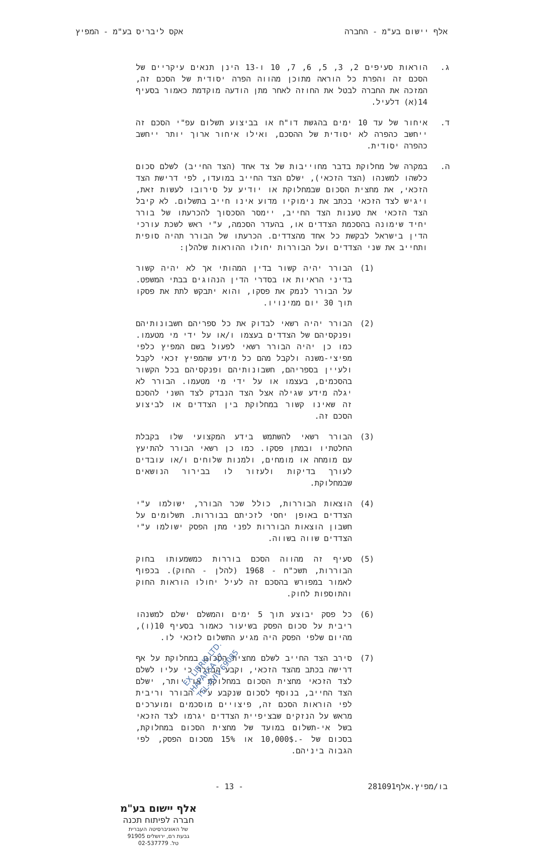אלף יישום בע"מ - החברה אקס ליבריס בע"מ - המפיץ
ג. הוראות סעיפים 2, 3, 5, 6, 7, 10 ו-13 הינן תנאים עיקריים של הסכם זה והפרת כל הוראה מתוכן מהווה הפרה יסודית של הסכם זה, המזכה את החברה לבטל את החוזה לאחר מתן הודעה מוקדמת כאמור בסעיף 14(א) דלעיל.
ד. איחור של עד 10 ימים בהגשת דו"ח או בביצוע תשלום עפ"י הסכם זה ייחשב כהפרה לא יסודית של ההסכם, ואילו איחור ארוך יותר ייחשב כהפרה יסודית.
ה. במקרה של מחלוקת בדבר מחוייבות של צד אחד (הצד החייב) לשלם סכום כלשהו למשנהו (הצד הזכאי), ישלם הצד החייב במועדו, לפי דרישת הצד הזכאי, את מחצית הסכום שבמחלוקת או יודיע על סירובו לעשות זאת, ויגיש לצד הזכאי בכתב את נימוקיו מדוע אינו חייב בתשלום. לא קיבל הצד הזכאי את טענות הצד החייב, יימסר הסכסוך להכרעתו של בורר יחיד שימונה בהסכמת הצדדים או, בהעדר הסכמה, ע"י ראש לשכת עורכי הדין בישראל לבקשת כל אחד מהצדדים. הכרעתו של הבורר תהיה סופית ותחייב את שני הצדדים ועל הבוררות יחולו ההוראות שלהלן:
(1) הבורר יהיה קשור בדין המהותי אך לא יהיה קשור בדיני הראיות או בסדרי הדין הנהוגים בבתי המשפט. על הבורר לנמק את פסקו, והוא יתבקש לתת את פסקו תוך 30 יום ממינויו.
(2) הבורר יהיה רשאי לבדוק את כל ספריהם חשבונותיהם ופנקסיהם של הצדדים בעצמו ו/או על ידי מי מטעמו. כמו כן יהיה הבורר רשאי לפעול בשם המפיץ כלפי מפיצי-משנה ולקבל מהם כל מידע שהמפיץ זכאי לקבל ולעיין בספריהם, חשבונותיהם ופנקסיהם בכל הקשור בהסכמים, בעצמו או על ידי מי מטעמו. הבורר לא יגלה מידע שגילה אצל הצד הנבדק לצד השני להסכם זה שאינו קשור במחלוקת בין הצדדים או לביצוע הסכם זה.
(3) הבורר רשאי להשתמש בידע המקצועי שלו בקבלת החלטתיו ובמתן פסקו. כמו כן רשאי הבורר להתיעץ עם מומחה או מומחים, ולמנות שלוחים ו/או עובדים לעורך בדיקות ולעזור לו בבירור הנושאים שבמחלוקת.
(4) הוצאות הבוררות, כולל שכר הבורר, ישולמו ע"י הצדדים באופן יחסי לזכיתם בבוררות. תשלומים על חשבון הוצאות הבוררות לפני מתן הפסק ישולמו ע"י הצדדים שווה בשווה.
(5) סעיף זה מהווה הסכם בוררות כמשמעותו בחוק הבוררות, תשכ"ח - 1968 (להלן - החוק). בכפוף לאמור במפורש בהסכם זה לעיל יחולו הוראות החוק והתוספות לחוק.
(6) כל פסק יבוצע תוך 5 ימים והמשלם ישלם למשנהו ריבית על סכום הפסק בשיעור כאמור בסעיף 10(ו), מהיום שלפי הפסק היה מגיע התשלום לזכאי לו.
(7) סירב הצד החייב לשלם מחצית הסכום במחלוקת על אף דרישה בכתב מהצד הזכאי, וקבע הבורר כי עליו לשלם לצד הזכאי מחצית הסכום במחלוקת או יותר, ישלם הצד החייב, בנוסף לסכום שנקבע ע"י הבורר וריבית לפי הוראות הסכם זה, פיצויים מוסכמים ומוערכים מראש על הנזקים שבציפיית הצדדים יגרמו לצד הזכאי בשל אי-תשלום במועד של מחצית הסכום במחלוקת, בסכום של -.10,000$ או 15% מסכום הפסק, לפי הגבוה ביניהם.
בו/מפיץ.אלף281091 - 13 -
אלף יישום בע"מ
חברה לפיתוח תכנה
של האוניברסיטה העברית
גבעת רם, ירושלים 91905
טל. 02-537779
EX LIBRIS LTD.
HAPARSA 17
TEL-AVIV 69085